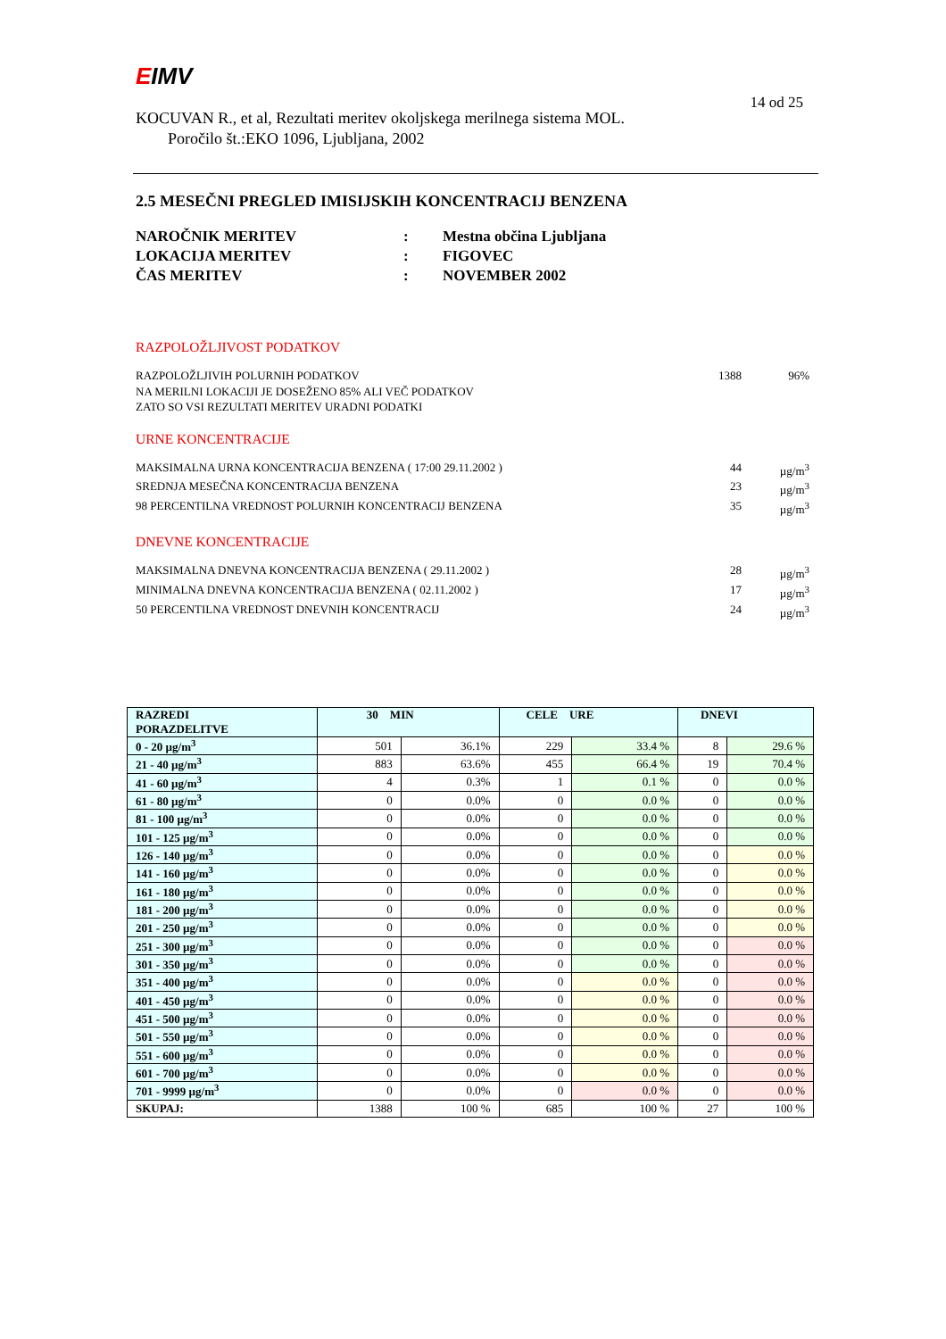EIMV
KOCUVAN R., et al, Rezultati meritev okoljskega merilnega sistema MOL.
Poročilo št.:EKO 1096, Ljubljana, 2002
14 od 25
2.5 MESEČNI PREGLED IMISIJSKIH KONCENTRACIJ BENZENA
| NAROČNIK MERITEV | : | Mestna občina Ljubljana |
| LOKACIJA MERITEV | : | FIGOVEC |
| ČAS MERITEV | : | NOVEMBER 2002 |
RAZPOLOŽLJIVOST PODATKOV
RAZPOLOŽLJIVIH POLURNIH PODATKOV 1388 96%
NA MERILNI LOKACIJI JE DOSEŽENO 85% ALI VEČ PODATKOV
ZATO SO VSI REZULTATI MERITEV URADNI PODATKI
URNE KONCENTRACIJE
MAKSIMALNA URNA KONCENTRACIJA BENZENA ( 17:00 29.11.2002 ) 44 µg/m<sup>3</sup>
SREDNJA MESEČNA KONCENTRACIJA BENZENA 23 µg/m<sup>3</sup>
98 PERCENTILNA VREDNOST POLURNIH KONCENTRACIJ BENZENA 35 µg/m<sup>3</sup>
DNEVNE KONCENTRACIJE
MAKSIMALNA DNEVNA KONCENTRACIJA BENZENA ( 29.11.2002 ) 28 µg/m<sup>3</sup>
MINIMALNA DNEVNA KONCENTRACIJA BENZENA ( 02.11.2002 ) 17 µg/m<sup>3</sup>
50 PERCENTILNA VREDNOST DNEVNIH KONCENTRACIJ 24 µg/m<sup>3</sup>
| RAZREDI PORAZDELITVE | 30 MIN | | CELE URE | | DNEVI | |
| --- | --- | --- | --- | --- | --- | --- |
| 0 - 20 µg/m<sup>3</sup> | 501 | 36.1% | 229 | 33.4 % | 8 | 29.6 % |
| 21 - 40 µg/m<sup>3</sup> | 883 | 63.6% | 455 | 66.4 % | 19 | 70.4 % |
| 41 - 60 µg/m<sup>3</sup> | 4 | 0.3% | 1 | 0.1 % | 0 | 0.0 % |
| 61 - 80 µg/m<sup>3</sup> | 0 | 0.0% | 0 | 0.0 % | 0 | 0.0 % |
| 81 - 100 µg/m<sup>3</sup> | 0 | 0.0% | 0 | 0.0 % | 0 | 0.0 % |
| 101 - 125 µg/m<sup>3</sup> | 0 | 0.0% | 0 | 0.0 % | 0 | 0.0 % |
| 126 - 140 µg/m<sup>3</sup> | 0 | 0.0% | 0 | 0.0 % | 0 | 0.0 % |
| 141 - 160 µg/m<sup>3</sup> | 0 | 0.0% | 0 | 0.0 % | 0 | 0.0 % |
| 161 - 180 µg/m<sup>3</sup> | 0 | 0.0% | 0 | 0.0 % | 0 | 0.0 % |
| 181 - 200 µg/m<sup>3</sup> | 0 | 0.0% | 0 | 0.0 % | 0 | 0.0 % |
| 201 - 250 µg/m<sup>3</sup> | 0 | 0.0% | 0 | 0.0 % | 0 | 0.0 % |
| 251 - 300 µg/m<sup>3</sup> | 0 | 0.0% | 0 | 0.0 % | 0 | 0.0 % |
| 301 - 350 µg/m<sup>3</sup> | 0 | 0.0% | 0 | 0.0 % | 0 | 0.0 % |
| 351 - 400 µg/m<sup>3</sup> | 0 | 0.0% | 0 | 0.0 % | 0 | 0.0 % |
| 401 - 450 µg/m<sup>3</sup> | 0 | 0.0% | 0 | 0.0 % | 0 | 0.0 % |
| 451 - 500 µg/m<sup>3</sup> | 0 | 0.0% | 0 | 0.0 % | 0 | 0.0 % |
| 501 - 550 µg/m<sup>3</sup> | 0 | 0.0% | 0 | 0.0 % | 0 | 0.0 % |
| 551 - 600 µg/m<sup>3</sup> | 0 | 0.0% | 0 | 0.0 % | 0 | 0.0 % |
| 601 - 700 µg/m<sup>3</sup> | 0 | 0.0% | 0 | 0.0 % | 0 | 0.0 % |
| 701 - 9999 µg/m<sup>3</sup> | 0 | 0.0% | 0 | 0.0 % | 0 | 0.0 % |
| SKUPAJ: | 1388 | 100 % | 685 | 100 % | 27 | 100 % |